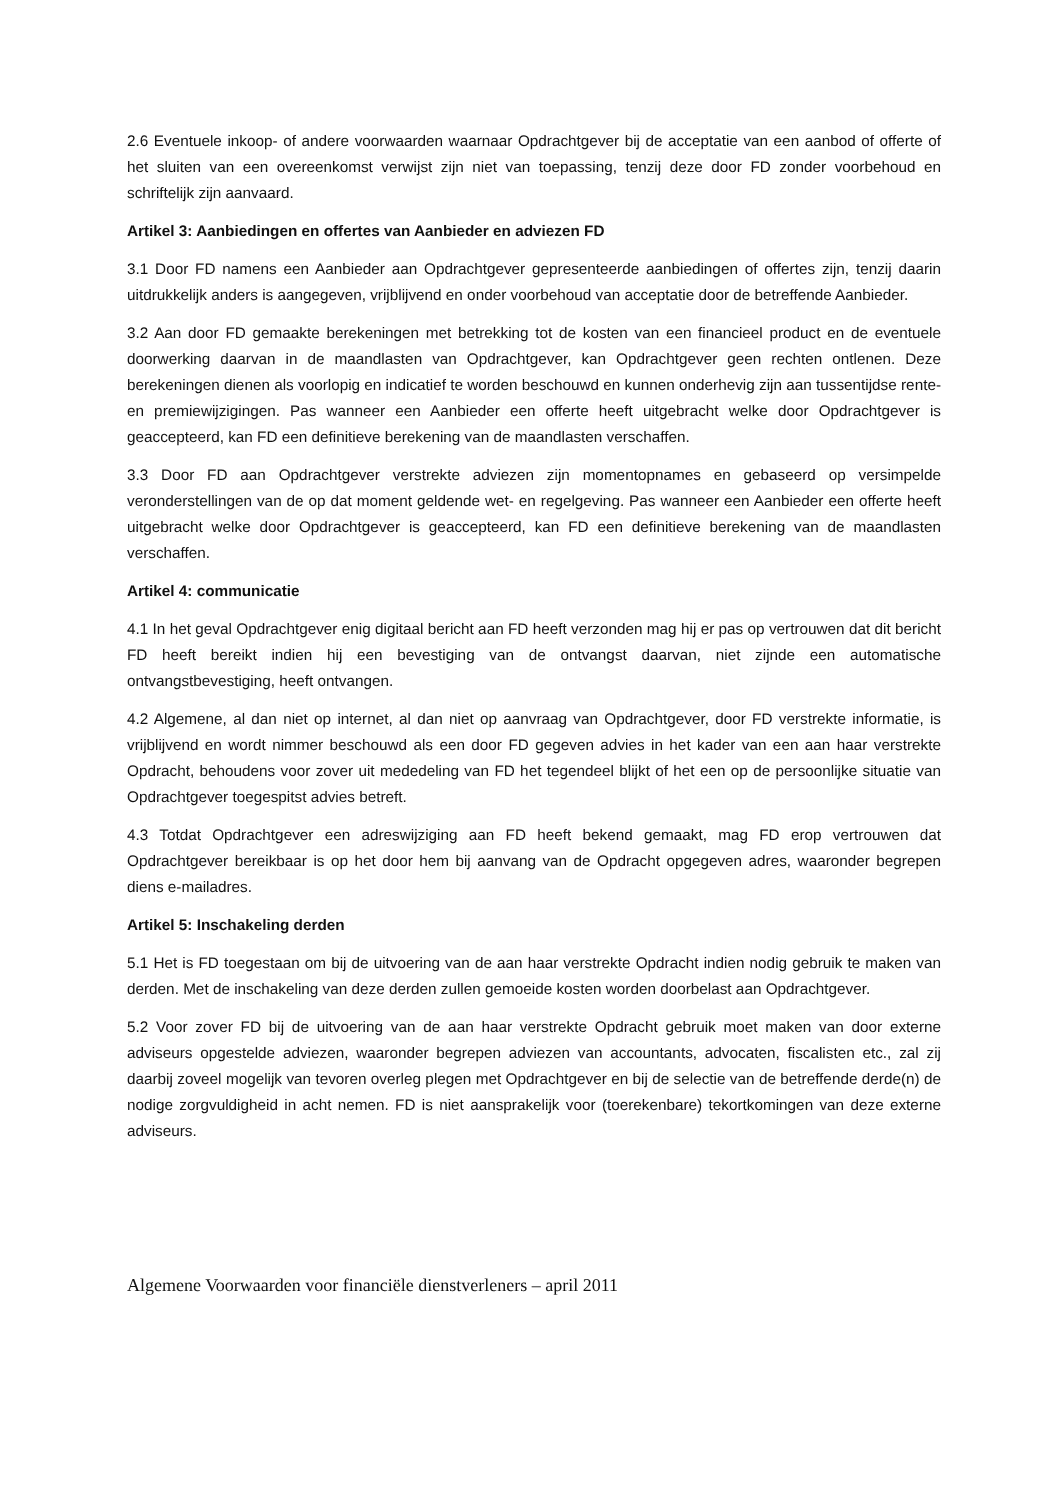2.6 Eventuele inkoop- of andere voorwaarden waarnaar Opdrachtgever bij de acceptatie van een aanbod of offerte of het sluiten van een overeenkomst verwijst zijn niet van toepassing, tenzij deze door FD zonder voorbehoud en schriftelijk zijn aanvaard.
Artikel 3: Aanbiedingen en offertes van Aanbieder en adviezen FD
3.1 Door FD namens een Aanbieder aan Opdrachtgever gepresenteerde aanbiedingen of offertes zijn, tenzij daarin uitdrukkelijk anders is aangegeven, vrijblijvend en onder voorbehoud van acceptatie door de betreffende Aanbieder.
3.2 Aan door FD gemaakte berekeningen met betrekking tot de kosten van een financieel product en de eventuele doorwerking daarvan in de maandlasten van Opdrachtgever, kan Opdrachtgever geen rechten ontlenen. Deze berekeningen dienen als voorlopig en indicatief te worden beschouwd en kunnen onderhevig zijn aan tussentijdse rente- en premiewijzigingen. Pas wanneer een Aanbieder een offerte heeft uitgebracht welke door Opdrachtgever is geaccepteerd, kan FD een definitieve berekening van de maandlasten verschaffen.
3.3 Door FD aan Opdrachtgever verstrekte adviezen zijn momentopnames en gebaseerd op versimpelde veronderstellingen van de op dat moment geldende wet- en regelgeving. Pas wanneer een Aanbieder een offerte heeft uitgebracht welke door Opdrachtgever is geaccepteerd, kan FD een definitieve berekening van de maandlasten verschaffen.
Artikel 4: communicatie
4.1 In het geval Opdrachtgever enig digitaal bericht aan FD heeft verzonden mag hij er pas op vertrouwen dat dit bericht FD heeft bereikt indien hij een bevestiging van de ontvangst daarvan, niet zijnde een automatische ontvangstbevestiging, heeft ontvangen.
4.2 Algemene, al dan niet op internet, al dan niet op aanvraag van Opdrachtgever, door FD verstrekte informatie, is vrijblijvend en wordt nimmer beschouwd als een door FD gegeven advies in het kader van een aan haar verstrekte Opdracht, behoudens voor zover uit mededeling van FD het tegendeel blijkt of het een op de persoonlijke situatie van Opdrachtgever toegespitst advies betreft.
4.3 Totdat Opdrachtgever een adreswijziging aan FD heeft bekend gemaakt, mag FD erop vertrouwen dat Opdrachtgever bereikbaar is op het door hem bij aanvang van de Opdracht opgegeven adres, waaronder begrepen diens e-mailadres.
Artikel 5: Inschakeling derden
5.1 Het is FD toegestaan om bij de uitvoering van de aan haar verstrekte Opdracht indien nodig gebruik te maken van derden. Met de inschakeling van deze derden zullen gemoeide kosten worden doorbelast aan Opdrachtgever.
5.2 Voor zover FD bij de uitvoering van de aan haar verstrekte Opdracht gebruik moet maken van door externe adviseurs opgestelde adviezen, waaronder begrepen adviezen van accountants, advocaten, fiscalisten etc., zal zij daarbij zoveel mogelijk van tevoren overleg plegen met Opdrachtgever en bij de selectie van de betreffende derde(n) de nodige zorgvuldigheid in acht nemen. FD is niet aansprakelijk voor (toerekenbare) tekortkomingen van deze externe adviseurs.
Algemene Voorwaarden voor financiële dienstverleners – april 2011